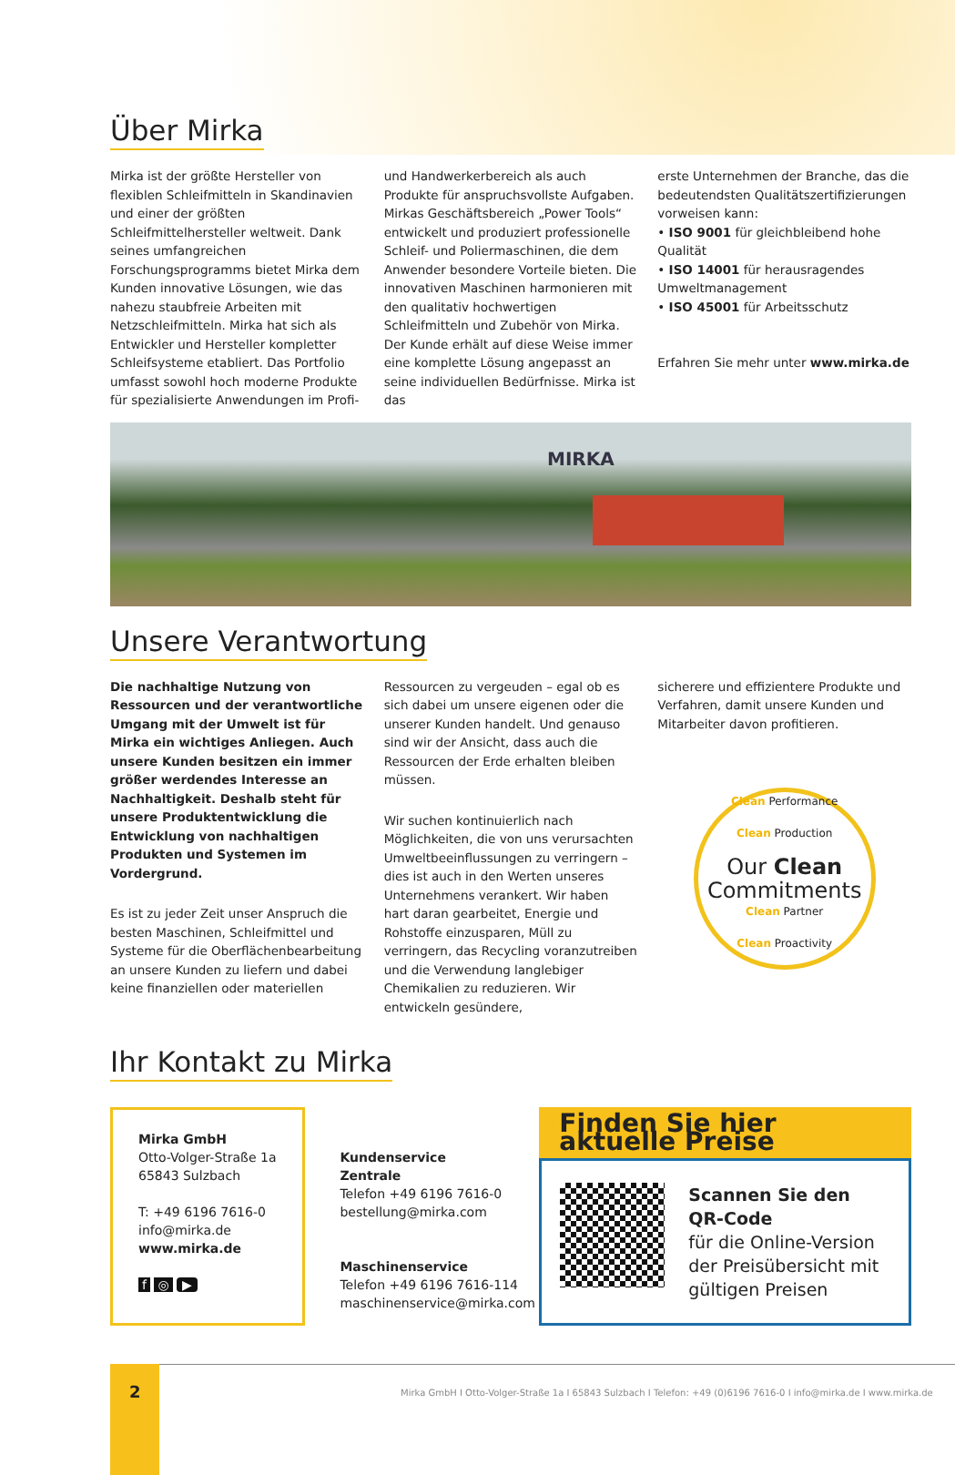Über Mirka
Mirka ist der größte Hersteller von flexiblen Schleifmitteln in Skandinavien und einer der größten Schleifmittelhersteller weltweit. Dank seines umfangreichen Forschungsprogramms bietet Mirka dem Kunden innovative Lösungen, wie das nahezu staubfreie Arbeiten mit Netzschleifmitteln. Mirka hat sich als Entwickler und Hersteller kompletter Schleifsysteme etabliert. Das Portfolio umfasst sowohl hoch moderne Produkte für spezialisierte Anwendungen im Profi-
und Handwerkerbereich als auch Produkte für anspruchsvollste Aufgaben. Mirkas Geschäftsbereich „Power Tools“ entwickelt und produziert professionelle Schleif- und Poliermaschinen, die dem Anwender besondere Vorteile bieten. Die innovativen Maschinen harmonieren mit den qualitativ hochwertigen Schleifmitteln und Zubehör von Mirka. Der Kunde erhält auf diese Weise immer eine komplette Lösung angepasst an seine individuellen Bedürfnisse. Mirka ist das
erste Unternehmen der Branche, das die bedeutendsten Qualitätszertifizierungen vorweisen kann:
• ISO 9001 für gleichbleibend hohe Qualität
• ISO 14001 für herausragendes Umweltmanagement
• ISO 45001 für Arbeitsschutz
Erfahren Sie mehr unter www.mirka.de
MIRKA
Unsere Verantwortung
Die nachhaltige Nutzung von Ressourcen und der verantwortliche Umgang mit der Umwelt ist für Mirka ein wichtiges Anliegen. Auch unsere Kunden besitzen ein immer größer werdendes Interesse an Nachhaltigkeit. Deshalb steht für unsere Produktentwicklung die Entwicklung von nachhaltigen Produkten und Systemen im Vordergrund.
Es ist zu jeder Zeit unser Anspruch die besten Maschinen, Schleifmittel und Systeme für die Oberflächenbearbeitung an unsere Kunden zu liefern und dabei keine finanziellen oder materiellen
Ressourcen zu vergeuden – egal ob es sich dabei um unsere eigenen oder die unserer Kunden handelt. Und genauso sind wir der Ansicht, dass auch die Ressourcen der Erde erhalten bleiben müssen.
Wir suchen kontinuierlich nach Möglichkeiten, die von uns verursachten Umweltbeeinflussungen zu verringern – dies ist auch in den Werten unseres Unternehmens verankert. Wir haben hart daran gearbeitet, Energie und Rohstoffe einzusparen, Müll zu verringern, das Recycling voranzutreiben und die Verwendung langlebiger Chemikalien zu reduzieren. Wir entwickeln gesündere,
sicherere und effizientere Produkte und Verfahren, damit unsere Kunden und Mitarbeiter davon profitieren.
Clean Performance
Clean Production
Our Clean
Commitments
Clean Partner
Clean Proactivity
Ihr Kontakt zu Mirka
Mirka GmbH
Otto-Volger-Straße 1a
65843 Sulzbach
T: +49 6196 7616-0
info@mirka.de
www.mirka.de
f ◎ ▶
Kundenservice
Zentrale
Telefon +49 6196 7616-0
bestellung@mirka.com
Maschinenservice
Telefon +49 6196 7616-114
maschinenservice@mirka.com
Finden Sie hier aktuelle Preise
Scannen Sie den QR-Code
für die Online-Version der Preisübersicht mit gültigen Preisen
2
Mirka GmbH I Otto-Volger-Straße 1a I 65843 Sulzbach I Telefon: +49 (0)6196 7616-0 I info@mirka.de I www.mirka.de